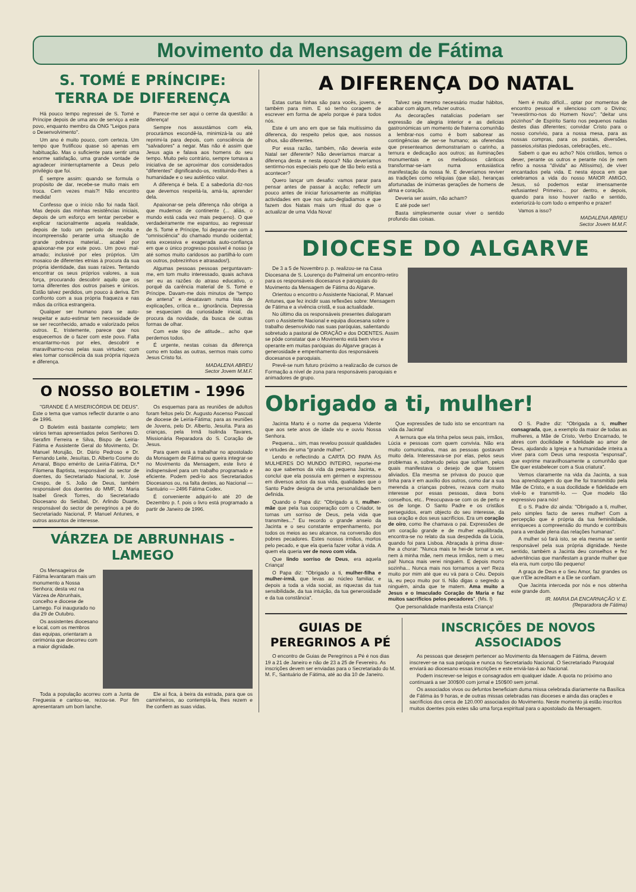Movimento da Mensagem de Fátima
S. TOMÉ E PRÍNCIPE:
TERRA DE DIFERENÇA
Há pouco tempo regressei de S. Tomé e Príncipe depois de uma ano de serviço a este povo, enquanto membro da ONG "Leigos para o Desenvolvimento".
Um ano é muito pouco, com certeza. Um tempo que frutificou quase só apenas em habituação. Mas o suficiente para sentir uma enorme satisfação, uma grande vontade de agradecer ininterruptamente a Deus pelo privilégio que foi.
É sempre assim: quando se formula o propósito de dar, recebe-se muito mais em troca. Cem vezes mais?! Não encontro medida!
Confesso que o início não foi nada fácil. Mas depois das minhas resistências iniciais, depois de um esforço em tentar perceber e explicar racionalmente aquela realidade, depois de todo um período de revolta e incompreensão perante uma situação de grande pobreza material... acabei por apaixonar-me por este povo. Um povo mal-amado; inclusivé por eles próprios. Um mosaico de diferentes etnias à procura da sua própria identidade, das suas raízes. Tentando encontrar os seus próprios valores, a sua força, procurando descobrir aquilo que os torna diferentes dos outros países e únicos. Estão talvez perdidos, um pouco à deriva. Em confronto com a sua própria fraqueza e nas mãos da crítica estrangeira.
Qualquer ser humano para se auto-respeitar e auto-estimar tem necessidade de se ser reconhecido, amado e valorizado pelos outros. E, tristemente, parece que nos esquecemos de o fazer com este povo. Falta encantarmo-nos por eles, descobrir e maravilharmo-nos pelas suas virtudes; com eles tomar consciência da sua própria riqueza e diferença.
Parece-me ser aqui o cerne da questão: a diferença!
Sempre nos assustámos com ela, procurámos escondê-la, minimizá-la ou até reprimi-la para depois, com consciência de "salvadores" a negar. Mas não é assim que Jesus agia e falava aos homens do seu tempo. Muito pelo contrário, sempre tomava a iniciativa de se aproximar dos considerados "diferentes" dignificando-os, restituindo-lhes a humanidade e o seu autêntico valor.
A diferença é bela. E a sabedoria diz-nos que devemos respeitá-la, amá-la, aprender dela.
Apaixonar-se pela diferença não obriga a que mudemos de continente (... aliás, o mundo está cada vez mais pequeno). O que verdadeiramente me espantou, ao regressar de S. Tomé e Príncipe, foi deparar-me com a "omnisciência" do chamado mundo ocidental; esta excessiva e exagerada auto-confiança em que o único progresso possível é nosso (e até somos muito caridosos ao partilhá-lo com os outros, pobrezinhos e atrasados!).
Algumas pessoas pessoas perguntavam-me, em tom muito interessado, quais achava ser eu as razões do atraso educativo, o porquê da carência material de S. Tomé e Príncipe. Davam-me dois minutos de "tempo de antena" e desatavam numa lista de explicações, crítica e... ignorância. Depressa se esqueciam da curiosidade inicial, da procura da novidade, da busca de outras formas de olhar.
Com este tipo de atitude... acho que perdemos todos.
É urgente, nestas coisas da diferença como em todas as outras, sermos mais como Jesus Cristo foi.
MADALENA ABREU
Sector Jovem M.M.F.
O NOSSO BOLETIM - 1996
"GRANDE É A MISERICÓRDIA DE DEUS". Este o tema que vamos reflectir durante o ano de 1996.
O Boletim está bastante completo; tem vários temas apresentados pelos Senhores D. Serafim Ferreira e Silva, Bispo de Leiria-Fátima e Assistente Geral do Movimento, Dr. Manuel Morujão, Dr. Dário Pedroso e Dr. Fernando Leite, Jesuítas, D. Alberto Cosme do Amaral, Bispo emérito de Leiria-Fátima, Dr.ª Filomena Baptista, responsável do sector de doentes, do Secretariado Nacional, Ir. José Crespo, de S. João de Deus, também responsável dos doentes do MMF, D. Maria Isabel Greck Torres, do Secretariado Diocesano do Setúbal, Dr. Arlindo Duarte, responsável do sector de peregrinos a pé do Secretariado Nacional, P. Manuel Antunes, e outros assuntos de interesse.
Os esquemas para as reuniões de adultos foram feitos pelo Dr. Augusto Ascenso Pascoal de diocese de Leiria-Fátima; para as reuniões de Jovens, pelo Dr. Alberto, Jesuíta. Para as crianças, pela Irmã Isolinda Tavares, Missionária Reparadora do S. Coração de Jesus.
Para quem está a trabalhar no apostolado da Monsagem de Fátima ou queira integrar-se no Movimento da Mensagem, este livro é indispensável para um trabalho programado e eficiente. Podem pedi-lo aos Secretariados Diocesanos ou, na falta destes, ao Nacional — Santuário — 2496 Fátima Codex.
É conveniente adquiri-lo até 20 de Dezembro p. f. pois o livro está programado a partir de Janeiro de 1996.
VÁRZEA DE ABRUNHAIS - LAMEGO
Os Mensageiros de Fátima levantaram mais um monumento a Nossa Senhora; desta vez na Várzea de Abrunhais, concelho e diocese de Lamego. Foi inaugurado no dia 29 de Outubro.
Os assistentes diocesano e local, com os membros das equipas, orientaram a cerimónia que decorreu com a maior dignidade.
Toda a população acorreu com a Junta de Freguesia e cantou-se, rezou-se. Por fim apresentaram um bom lanche.
Ele aí fica, à beira da estrada, para que os caminheiros, ao contemplá-la, lhes rezem e lhe confiem as suas vidas.
A DIFERENÇA DO NATAL
Estas curtas linhas são para vocês, jovens, e também para mim. E só tenho coragem de escrever em forma de apelo porque é para todos nós.
Este é um ano em que se fala muitíssimo da diferenca, do respeito pelos que, aos nossos olhos, são diferentes.
Por essa razão, também, não deveria este Natal ser diferente? Não deveríamos marcar a diferença desta e nesta época? Não deveríamos sentirmo-nos especiais pelo que de tão belo está a acontecer?
Quero lançar um desafio: vamos parar para pensar antes de passar à acção; reflectir um pouco antes de iniciar furiosamente as múltiplas actividades em que nos auto-degladiamos e que fazem dos Natais mais um ritual do que o actualizar de uma Vida Nova!
Talvez seja mesmo necessário mudar hábitos, acabar com algum, refazer outros.
As decorações natalícias poderiam ser expressão de alegria interior e as delícias gastronómicas um momento de fraterna comunhão a lembrar-nos como é bom saborear as contingências de ser-se humano; as oferendas que presenteamos demonstrariam o carinho, a ternura e dedicação aos outros; as iluminações monumentais e os melodiosos cânticos transformar-se-iam numa entusiástica manifestação da nossa fé. E deveríamos reviver as tradições como relíquias (que são), heranças afortunadas de inúmeras gerações de homens de alma e coração.
Deveria ser assim, não acham?
E até pode ser!
Basta simplesmente ousar viver o sentido profundo das coisas.
Nem é muito difícil... optar por momentos de encontro pessoal e silencioso com o Divino; "revestirmo-nos do Homem Novo"; "deitar uns pózinhos" de Espírito Santo nos pequenos nadas destes dias diferentes; convidar Cristo para o nosso convívio, para a nossa mesa, para as nossas compras, para os postais, diversões, passeios,visitas piedosas, celebrações, etc..
Sabem o que eu acho? Nós cristãos, temos o dever, perante os outros e perante nós (e nem refiro a nossa "dívida" ao Altíssimo), de viver encantados pela vida. E nesta época em que celebramos a vida do nosso MAIOR AMIGO, Jesus, só podemos estar imensamente esfusiantes! Primeiro... por dentro, e depois, quando para isso houver razão e sentido, exteriorizá-lo com todo o empenho e prazer!
Vamos a isso?
MADALENA ABREU
Sector Jovem M.M.F.
DIOCESE DO ALGARVE
De 3 a 5 de Novembro p. p. realizou-se na Casa Diocesana de S. Lourenço do Palmeiral um encontro-retiro para os responsáveis diocesanos e paroquiais do Movimento da Mensagem de Fátima do Algarve.
Orientou o encontro o Assistente Nacional, P. Manuel Antunes, que fez incidir suas reflexões sobre: Mensagem de Fátima e a vivência cristã, e sua actualidade.
No último dia os responsáveis presentes dialogaram com o Assistente Nacional e equipa diocesana sobre o trabalho desenvolvido nas suas paróquias, salientando sobretudo a pastoral de ORAÇÃO e dos DOENTES. Assim se pôde constatar que o Movimento está bem vivo e operante em muitas paróquias do Algarve graças à generosidade e empenhamento dos responsáveis diocesanos e paroquiais.
Prevê-se num futuro próximo a realizacão de cursos de Formação a nível de zona para responsáveis paroquiais e animadores de grupo.
Obrigado a ti, mulher!
Jacinta Marto é o nome da pequena Vidente que aos sete anos de idade viu e ouviu Nossa Senhora.
Pequena... sim, mas revelou possuir qualidades e virtudes de uma "grande mulher".
Lendo e reflectindo a CARTA DO PAPA ÀS MULHERES DO MUNDO INTEIRO, reportei-me ao que sabemos da vida da pequena Jacinta, e concluí que ela possuía em gérmen e expressou em diversos actos da sua vida, qualidades que o Santo Padre designa de uma personalidade bem definida.
Quando o Papa diz: "Obrigado a ti, mulher-mãe que pela tua cooperação com o Criador, te tornas um sorriso de Deus, pela vida que transmites..." Eu recordo o grande anseio da Jacinta e o seu constante empenhamento, por todos os meios ao seu alcance, na conversão dos pobres pecadores. Estes nossos irmãos, mortos pelo pecado, e que ela queria fazer voltar à vida. A quem ela queria ver de novo com vida.
Que lindo sorriso de Deus, era aquela Criança!
O Papa diz: "Obrigado a ti, mulher-filha e mulher-irmã, que levas ao núcleo familiar, e depois a toda a vida social, as riquezas da tua sensibilidade, da tua intuição, da tua generosidade e da tua constância".
Que expressões de tudo isto se encontram na vida da Jacinta!
A ternura que ela tinha pelos seus pais, irmãos, Lúcia e pessoas com quem convivia. Não era muito comunicativa, mas as pessoas gostavam muito dela. Interessava-se por elas, pelos seus problemas e, sobretudo pelos que sofriam, pelos quais manifestava o desejo de que fossem aliviados. Ela mesma se privava do pouco que tinha para ir em auxílio dos outros, como dar a sua merenda a crianças pobres, rezava com muito interesse por essas pessoas, dava bons conselhos, etc.. Preocupava-se com os de perto e os de longe. O Santo Padre e os cristãos perseguidos, eram objecto do seu interesse, da sua oração e dos seus sacrifícios. Era um coração de oiro, como lhe chamava o pai. Expressões de um coração grande e de mulher equilibrada, encontra-se no relato da sua despedida da Lúcia, quando foi para Lisboa. Abraçada à prima disse-lhe a chorar: "Nunca mais te hei-de tornar a ver, nem à minha mãe, nem meus irmãos, nem o meu pai! Nunca mais verei ninguém. E depois morro sozinha... Nunca mais nos tornamos a ver! Reza muito por mim até que eu vá para o Céu. Depois lá, eu peço muito por ti. Não digas o segredo a ninguém, ainda que te matem. Ama muito a Jesus e o Imaculado Coração de Maria e faz muitos sacrifícios pelos pecadores". (Ms. I)
Que personalidade manifesta esta Criança!
O S. Padre diz: "Obrigada a ti, mulher consagrada, que, a exemplo da maior de todas as mulheres, a Mãe de Cristo, Verbo Encarnado, te abres com docilidade e fidelidade ao amor de Deus, ajudando a Igreja e a humanidade inteira a viver para com Deus uma resposta "esponsal", que exprime maravilhosamente a comunhão que Ele quer estabelecer com a Sua criatura".
Vemos claramente na vida da Jacinta, a sua boa aprendizagem do que lhe foi transmitido pela Mãe de Cristo, e a sua docilidade e fidelidade em vivê-lo e transmiti-lo. — Que modelo tão expressivo para nós!
E o S. Padre diz ainda: "Obrigado a ti, mulher, pelo simples facto de seres mulher! Com a percepção que é própria da tua feminilidade, enriqueces a compreensão do mundo e contribuis para a verdade plena das relações humanas".
A mulher só fará isto, se ela mesma se sentir responsável pela sua própria dignidade. Neste sentido, também a Jacinta deu conselhos e fez advertências que manifestam a grande mulher que ela era, num corpo tão pequeno!
A graça de Deus e o Seu Amor, faz grandes os que n'Ele acreditam e a Ele se confiam.
Que Jacinta interceda por nós e nos obtenha este grande dom.
IR. MARIA DA ENCARNAÇÃO V. E.
(Reparadora de Fátima)
GUIAS DE
PEREGRINOS A PÉ
O encontro de Guias de Peregrinos a Pé é nos dias 19 a 21 de Janeiro e não de 23 a 25 de Fevereiro. As inscrições devem ser enviadas para o Secretariado do M. M. F., Santuário de Fátima, até ao dia 10 de Janeiro.
INSCRIÇÕES DE NOVOS ASSOCIADOS
As pessoas que desejem pertencer ao Movimento da Mensagem de Fátima, devem inscrever-se na sua paróquia e nunca no Secretariado Nacional. O Secretariado Paroquial enviará ao diocesano essas inscrições e este enviá-las-á ao Nacional.
Podem inscrever-se leigos e consagrados em qualquer idade. A quota no próximo ano continuará a ser 300$00 com jornal e 150$00 sem jornal.
Os associados vivos ou defuntos beneficiam duma missa celebrada diariamente na Basílica de Fátima às 9 horas, e de outras missas celebradas nas dioceses e ainda das orações e sacrifícios dos cerca de 120.000 associados do Movimento. Neste momento já estão inscritos muitos doentes pois estes são uma força espiritual para o apostolado da Mensagem.